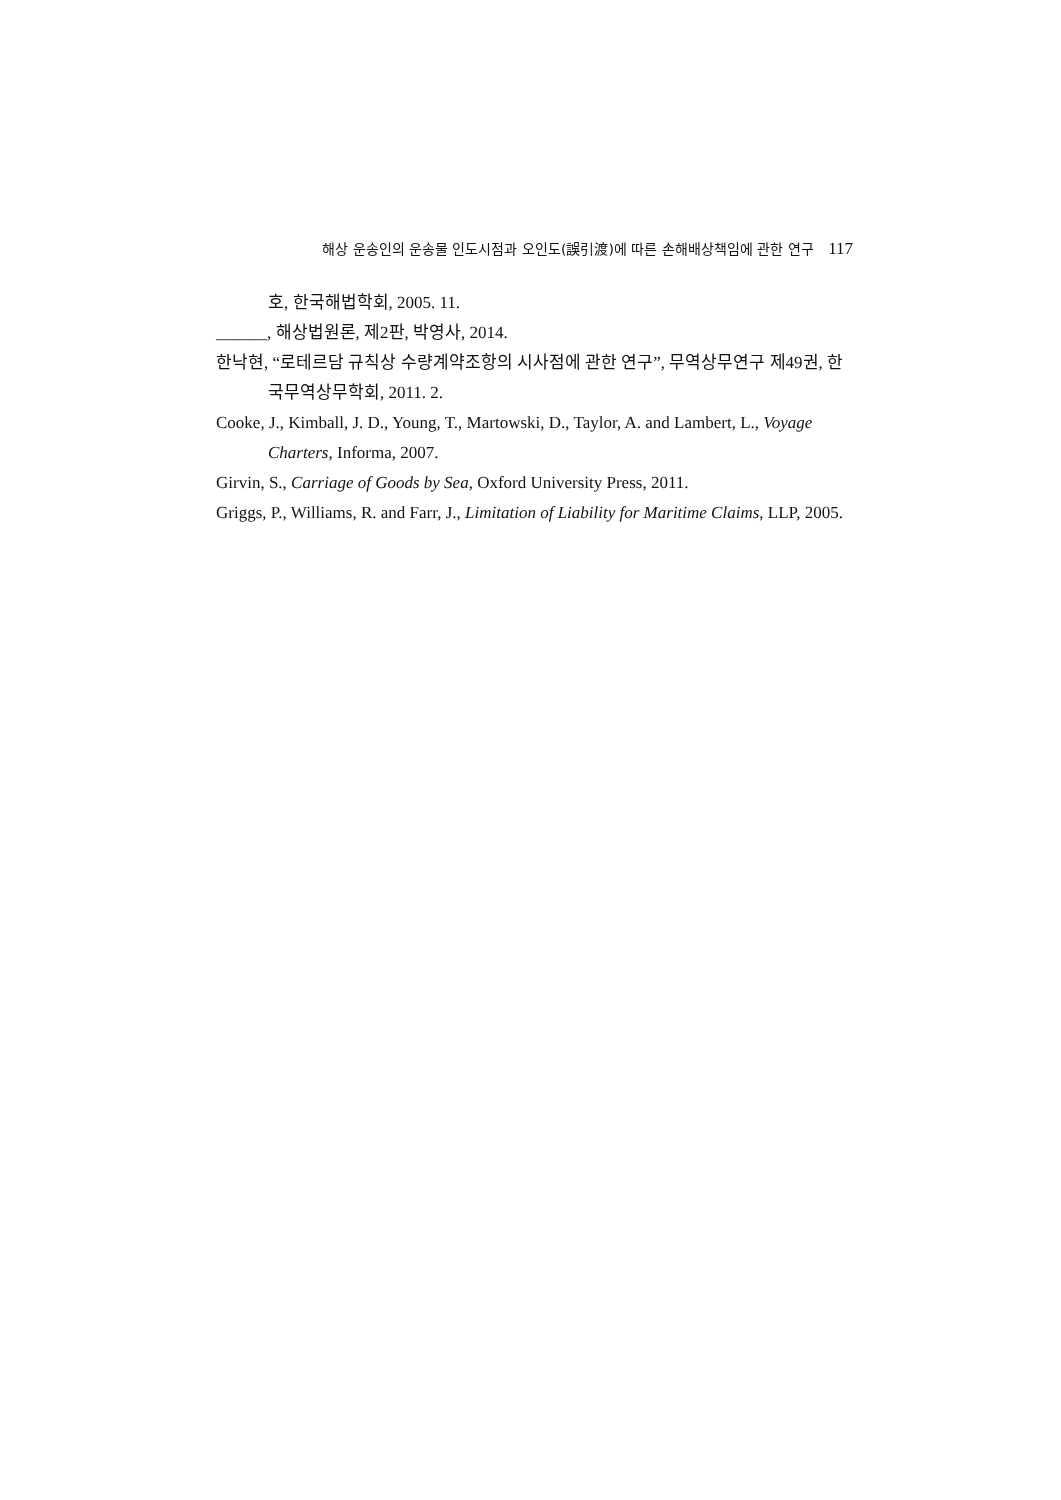해상 운송인의 운송물 인도시점과 오인도(誤引渡)에 따른 손해배상책임에 관한 연구 117
호, 한국해법학회, 2005. 11.
______, 해상법원론, 제2판, 박영사, 2014.
한낙현, “로테르담 규칙상 수량계약조항의 시사점에 관한 연구”, 무역상무연구 제49권, 한국무역상무학회, 2011. 2.
Cooke, J., Kimball, J. D., Young, T., Martowski, D., Taylor, A. and Lambert, L., Voyage Charters, Informa, 2007.
Girvin, S., Carriage of Goods by Sea, Oxford University Press, 2011.
Griggs, P., Williams, R. and Farr, J., Limitation of Liability for Maritime Claims, LLP, 2005.